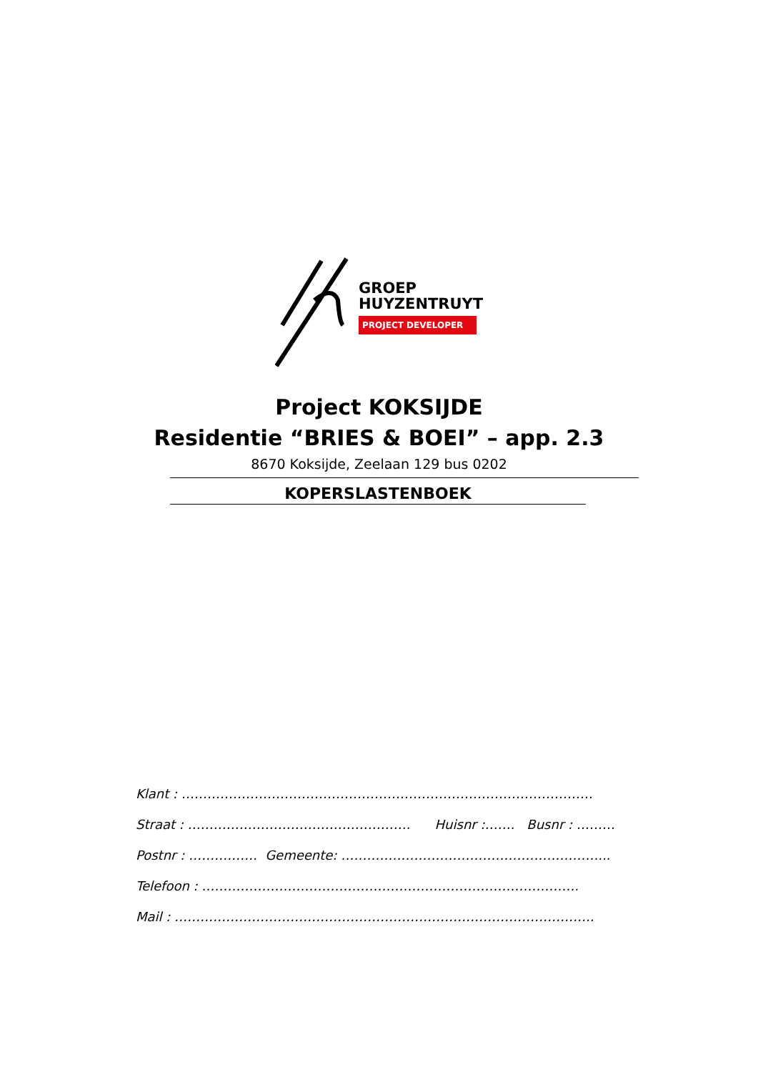GROEP
HUYZENTRUYT
PROJECT DEVELOPER
Project KOKSIJDE
Residentie “BRIES & BOEI” – app. 2.3
8670 Koksijde, Zeelaan 129 bus 0202
KOPERSLASTENBOEK
Klant : ……………………………………………………………………………………
Straat : ……………………………………………. Huisnr :……. Busnr : ………
Postnr : ……………. Gemeente: ……………………………………………………...
Telefoon : …………………………………………………………………………….
Mail : ……………………………………………………………………………………..